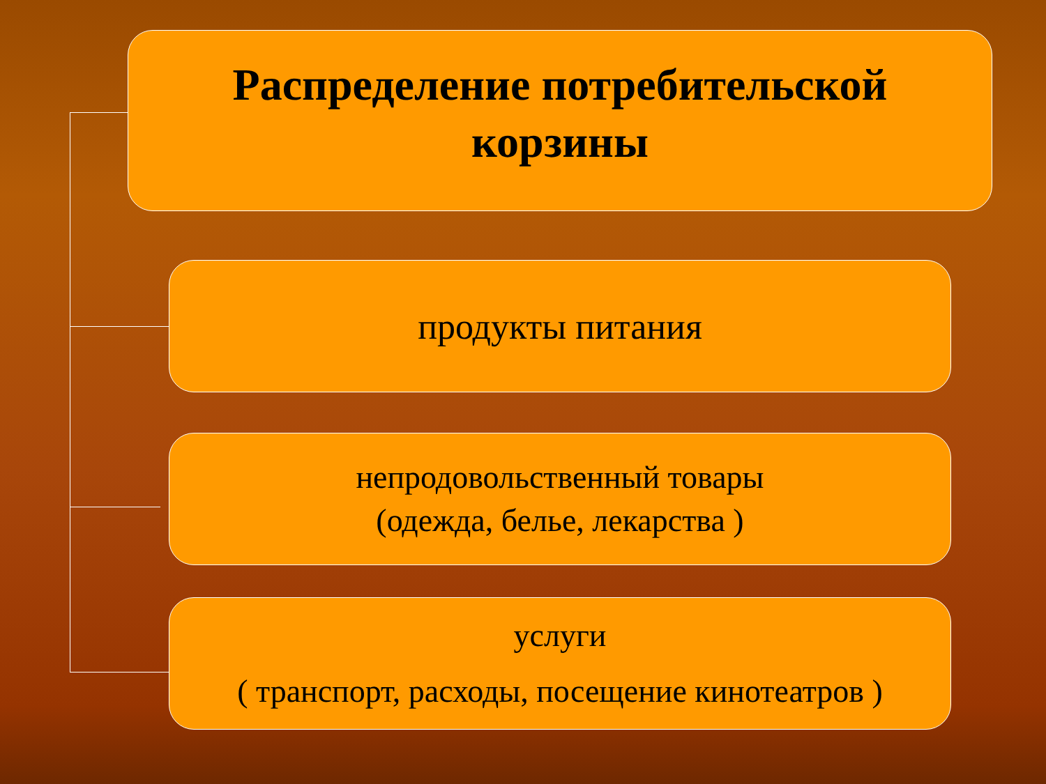Распределение потребительской
корзины
продукты питания
непродовольственный товары
(одежда, белье, лекарства )
услуги
( транспорт, расходы, посещение кинотеатров )